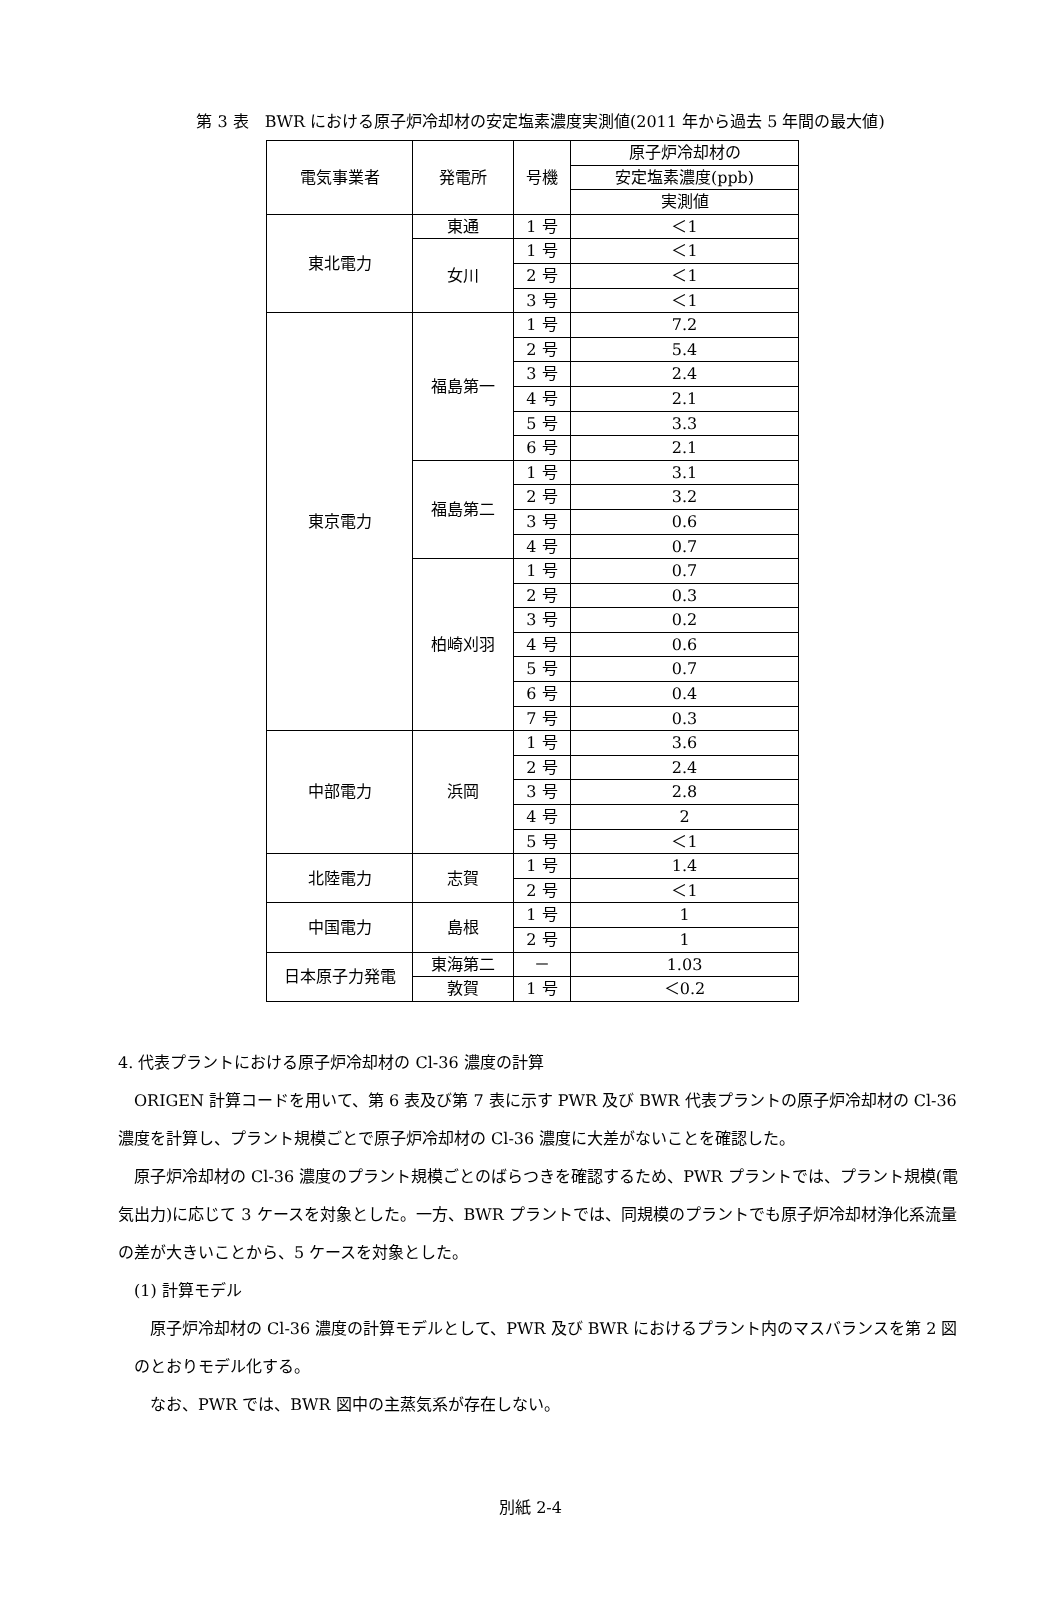第 3 表　BWR における原子炉冷却材の安定塩素濃度実測値(2011 年から過去 5 年間の最大値)
| 電気事業者 | 発電所 | 号機 | 原子炉冷却材の |
| --- | --- | --- | --- |
| | | | 安定塩素濃度(ppb) |
| | | | 実測値 |
| 東北電力 | 東通 | 1 号 | ＜1 |
| | 女川 | 1 号 | ＜1 |
| | | 2 号 | ＜1 |
| | | 3 号 | ＜1 |
| 東京電力 | 福島第一 | 1 号 | 7.2 |
| | | 2 号 | 5.4 |
| | | 3 号 | 2.4 |
| | | 4 号 | 2.1 |
| | | 5 号 | 3.3 |
| | | 6 号 | 2.1 |
| | 福島第二 | 1 号 | 3.1 |
| | | 2 号 | 3.2 |
| | | 3 号 | 0.6 |
| | | 4 号 | 0.7 |
| | 柏崎刈羽 | 1 号 | 0.7 |
| | | 2 号 | 0.3 |
| | | 3 号 | 0.2 |
| | | 4 号 | 0.6 |
| | | 5 号 | 0.7 |
| | | 6 号 | 0.4 |
| | | 7 号 | 0.3 |
| 中部電力 | 浜岡 | 1 号 | 3.6 |
| | | 2 号 | 2.4 |
| | | 3 号 | 2.8 |
| | | 4 号 | 2 |
| | | 5 号 | ＜1 |
| 北陸電力 | 志賀 | 1 号 | 1.4 |
| | | 2 号 | ＜1 |
| 中国電力 | 島根 | 1 号 | 1 |
| | | 2 号 | 1 |
| 日本原子力発電 | 東海第二 | － | 1.03 |
| | 敦賀 | 1 号 | ＜0.2 |
4. 代表プラントにおける原子炉冷却材の Cl-36 濃度の計算
ORIGEN 計算コードを用いて、第 6 表及び第 7 表に示す PWR 及び BWR 代表プラントの原子炉冷却材の Cl-36 濃度を計算し、プラント規模ごとで原子炉冷却材の Cl-36 濃度に大差がないことを確認した。
原子炉冷却材の Cl-36 濃度のプラント規模ごとのばらつきを確認するため、PWR プラントでは、プラント規模(電気出力)に応じて 3 ケースを対象とした。一方、BWR プラントでは、同規模のプラントでも原子炉冷却材浄化系流量の差が大きいことから、5 ケースを対象とした。
(1) 計算モデル
原子炉冷却材の Cl-36 濃度の計算モデルとして、PWR 及び BWR におけるプラント内のマスバランスを第 2 図のとおりモデル化する。
なお、PWR では、BWR 図中の主蒸気系が存在しない。
別紙 2-4